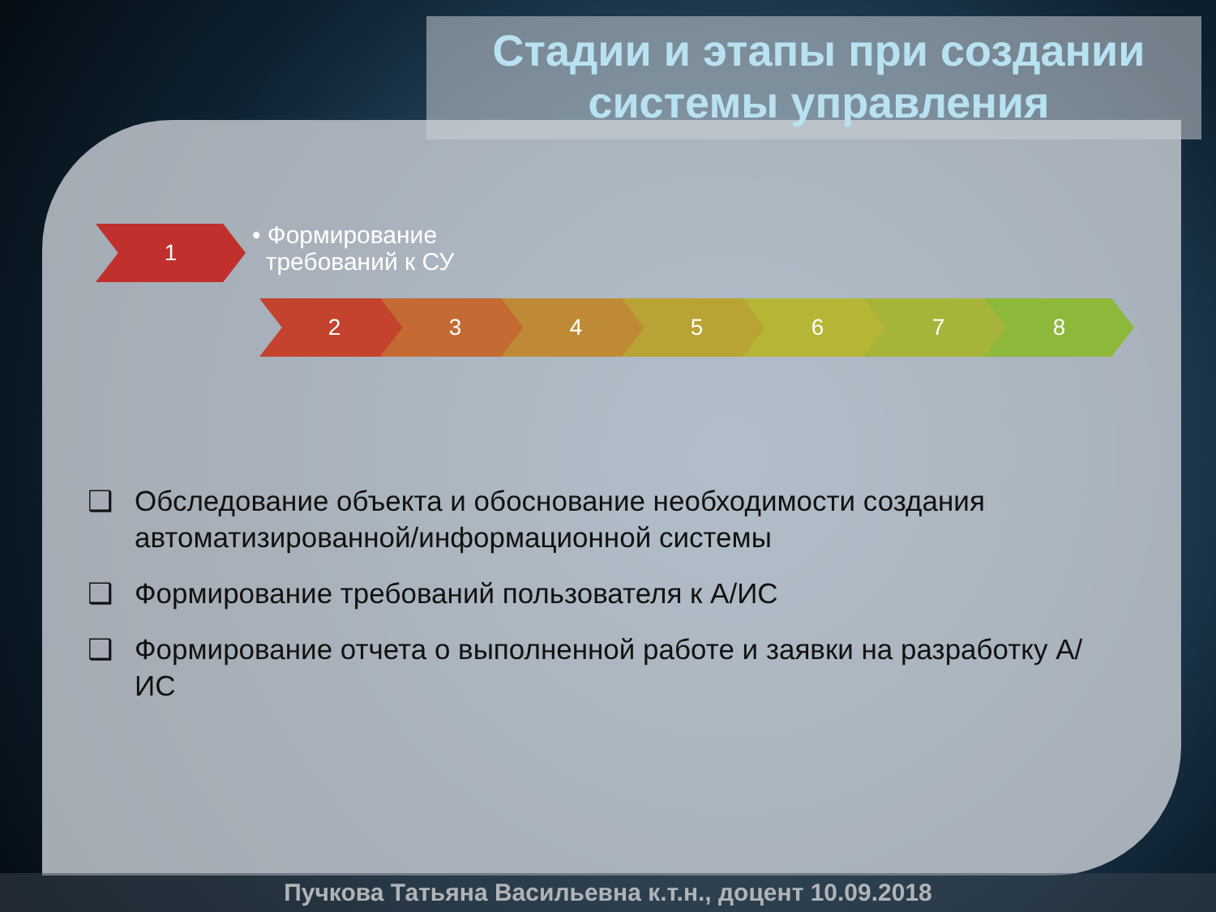Стадии и этапы при создании системы управления
1
• Формирование
требований к СУ
2 3 4 5 6 7 8
❑ Обследование объекта и обоснование необходимости создания автоматизированной/информационной системы
❑ Формирование требований пользователя к А/ИС
❑ Формирование отчета о выполненной работе и заявки на разработку А/ИС
Пучкова Татьяна Васильевна к.т.н., доцент 10.09.2018